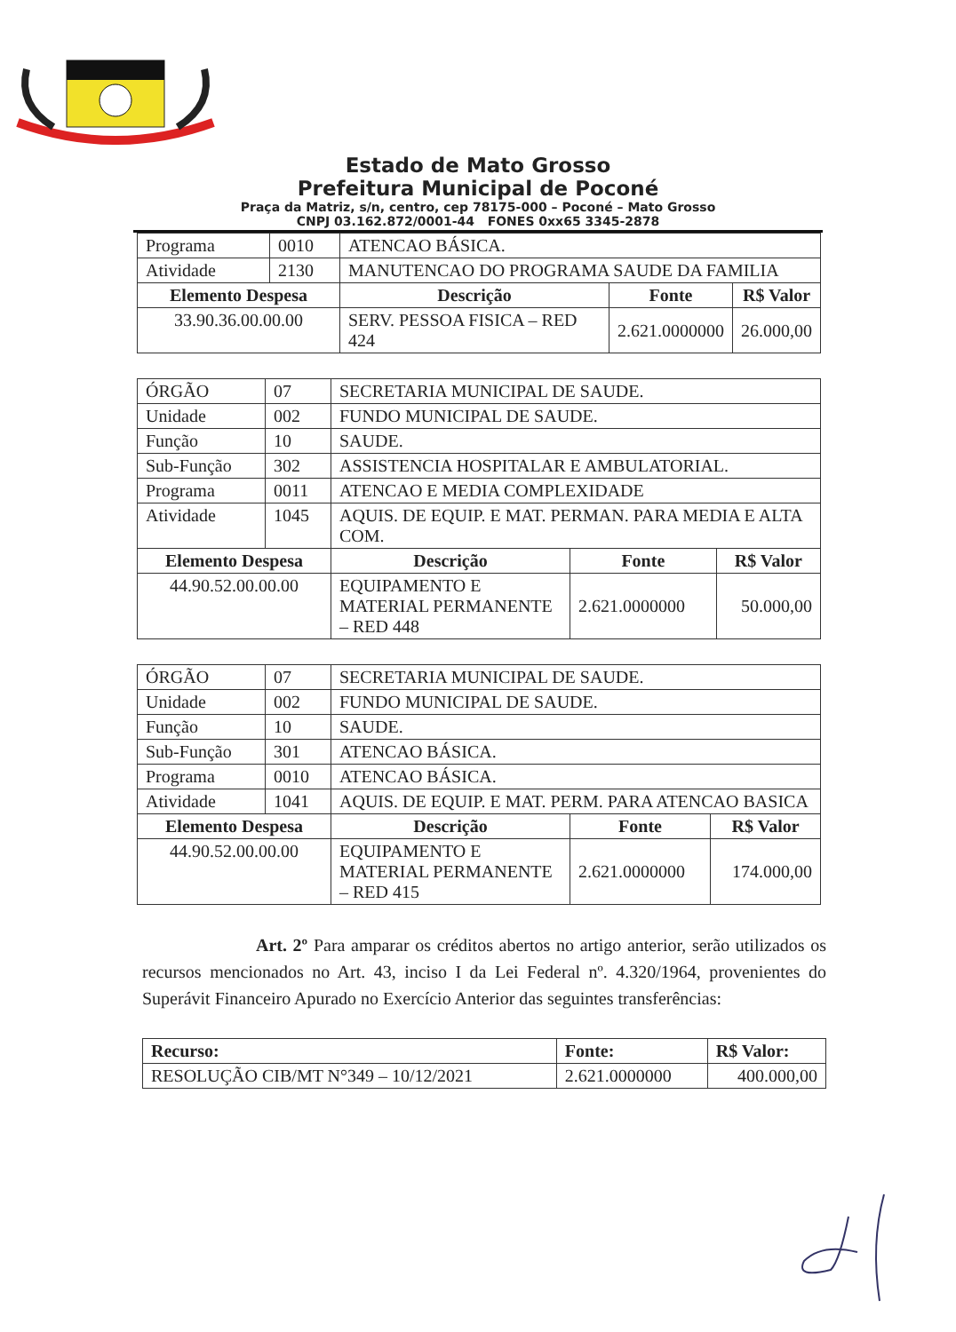Estado de Mato Grosso
Prefeitura Municipal de Poconé
Praça da Matriz, s/n, centro, cep 78175-000 – Poconé – Mato Grosso
CNPJ 03.162.872/0001-44 FONES 0xx65 3345-2878
| Programa | 0010 | ATENCAO BÁSICA. | | |
| Atividade | 2130 | MANUTENCAO DO PROGRAMA SAUDE DA FAMILIA | | |
| Elemento Despesa | | Descrição | Fonte | R$ Valor |
| 33.90.36.00.00.00 | | SERV. PESSOA FISICA – RED 424 | 2.621.0000000 | 26.000,00 |
| ÓRGÃO | 07 | SECRETARIA MUNICIPAL DE SAUDE. | | |
| Unidade | 002 | FUNDO MUNICIPAL DE SAUDE. | | |
| Função | 10 | SAUDE. | | |
| Sub-Função | 302 | ASSISTENCIA HOSPITALAR E AMBULATORIAL. | | |
| Programa | 0011 | ATENCAO E MEDIA COMPLEXIDADE | | |
| Atividade | 1045 | AQUIS. DE EQUIP. E MAT. PERMAN. PARA MEDIA E ALTA COM. | | |
| Elemento Despesa | | Descrição | Fonte | R$ Valor |
| 44.90.52.00.00.00 | | EQUIPAMENTO E MATERIAL PERMANENTE – RED 448 | 2.621.0000000 | 50.000,00 |
| ÓRGÃO | 07 | SECRETARIA MUNICIPAL DE SAUDE. | | |
| Unidade | 002 | FUNDO MUNICIPAL DE SAUDE. | | |
| Função | 10 | SAUDE. | | |
| Sub-Função | 301 | ATENCAO BÁSICA. | | |
| Programa | 0010 | ATENCAO BÁSICA. | | |
| Atividade | 1041 | AQUIS. DE EQUIP. E MAT. PERM. PARA ATENCAO BASICA | | |
| Elemento Despesa | | Descrição | Fonte | R$ Valor |
| 44.90.52.00.00.00 | | EQUIPAMENTO E MATERIAL PERMANENTE – RED 415 | 2.621.0000000 | 174.000,00 |
Art. 2º Para amparar os créditos abertos no artigo anterior, serão utilizados os recursos mencionados no Art. 43, inciso I da Lei Federal nº. 4.320/1964, provenientes do Superávit Financeiro Apurado no Exercício Anterior das seguintes transferências:
| Recurso: | Fonte: | R$ Valor: |
| --- | --- | --- |
| RESOLUÇÃO CIB/MT N°349 – 10/12/2021 | 2.621.0000000 | 400.000,00 |